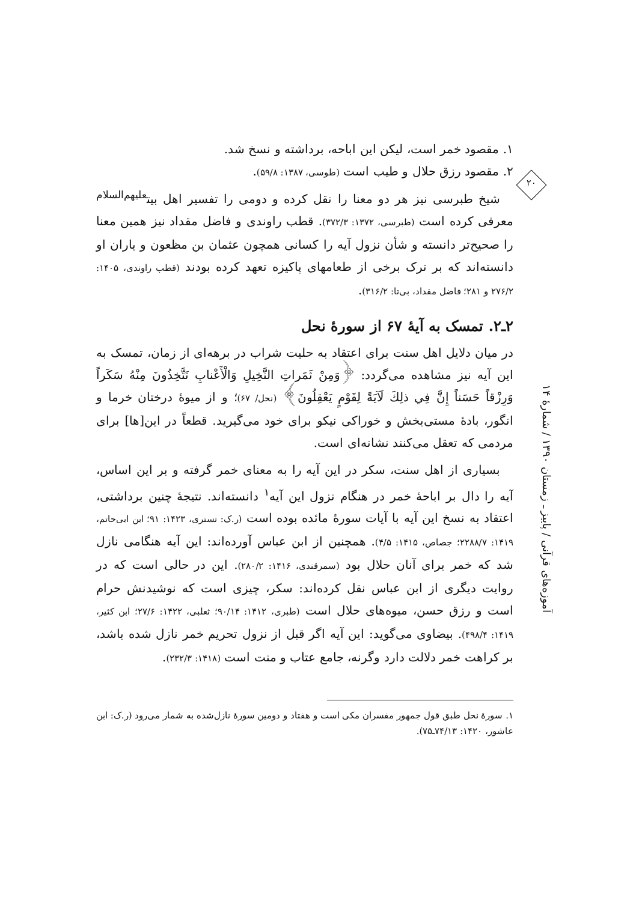۲۰
۱. مقصود خمر است، لیکن این اباحه، برداشته و نسخ شد.
۲. مقصود رزق حلال و طیب است (طوسی، ۱۳۸۷: ۵۹/۸).
شیخ طبرسی نیز هر دو معنا را نقل کرده و دومی را تفسیر اهل بیت<sup>علیهم‌السلام</sup> معرفی کرده است (طبرسی، ۱۳۷۲: ۳۷۲/۳). قطب راوندی و فاضل مقداد نیز همین معنا را صحیح‌تر دانسته و شأن نزول آیه را کسانی همچون عثمان بن مظعون و یاران او دانسته‌اند که بر ترک برخی از طعامهای پاکیزه تعهد کرده بودند (قطب راوندی، ۱۴۰۵: ۲۷۶/۲ و ۲۸۱؛ فاضل مقداد، بی‌تا: ۳۱۶/۲).
۲ـ۲. تمسک به آیهٔ ۶۷ از سورهٔ نحل
در میان دلایل اهل سنت برای اعتقاد به حلیت شراب در برهه‌ای از زمان، تمسک به این آیه نیز مشاهده می‌گردد: ﴿وَمِنْ ثَمَراتِ النَّخِيلِ وَالْأَعْنابِ تَتَّخِذُونَ مِنْهُ سَكَراً وَرِزْقاً حَسَناً إِنَّ فِي ذلِكَ لَآيَةً لِقَوْمٍ يَعْقِلُونَ﴾ (نحل/ ۶۷)؛ و از میوهٔ درختان خرما و انگور، بادهٔ مستی‌بخش و خوراکی نیکو برای خود می‌گیرید. قطعاً در این[ها] برای مردمی که تعقل می‌کنند نشانه‌ای است.
بسیاری از اهل سنت، سکر در این آیه را به معنای خمر گرفته و بر این اساس، آیه را دال بر اباحهٔ خمر در هنگام نزول این آیه<sup>۱</sup> دانسته‌اند. نتیجهٔ چنین برداشتی، اعتقاد به نسخ این آیه با آیات سورهٔ مائده بوده است (ر.ک: تستری، ۱۴۲۳: ۹۱؛ ابن ابی‌حاتم، ۱۴۱۹: ۲۲۸۸/۷؛ جصاص، ۱۴۱۵: ۴/۵). همچنین از ابن عباس آورده‌اند: این آیه هنگامی نازل شد که خمر برای آنان حلال بود (سمرقندی، ۱۴۱۶: ۲۸۰/۲). این در حالی است که در روایت دیگری از ابن عباس نقل کرده‌اند: سکر، چیزی است که نوشیدنش حرام است و رزق حسن، میوه‌های حلال است (طبری، ۱۴۱۲: ۹۰/۱۴؛ ثعلبی، ۱۴۲۲: ۲۷/۶؛ ابن کثیر، ۱۴۱۹: ۴۹۸/۴). بیضاوی می‌گوید: این آیه اگر قبل از نزول تحریم خمر نازل شده باشد، بر کراهت خمر دلالت دارد وگرنه، جامع عتاب و منت است (۱۴۱۸: ۲۳۲/۳).
۱. سورهٔ نحل طبق قول جمهور مفسران مکی است و هفتاد و دومین سورهٔ نازل‌شده به شمار می‌رود (ر.ک: ابن عاشور، ۱۴۲۰: ۷۴/۱۳ـ۷۵).
آموزه‌های قرآنی / پاییز ـ زمستان ۱۳۹۰ / شمارهٔ ۱۴